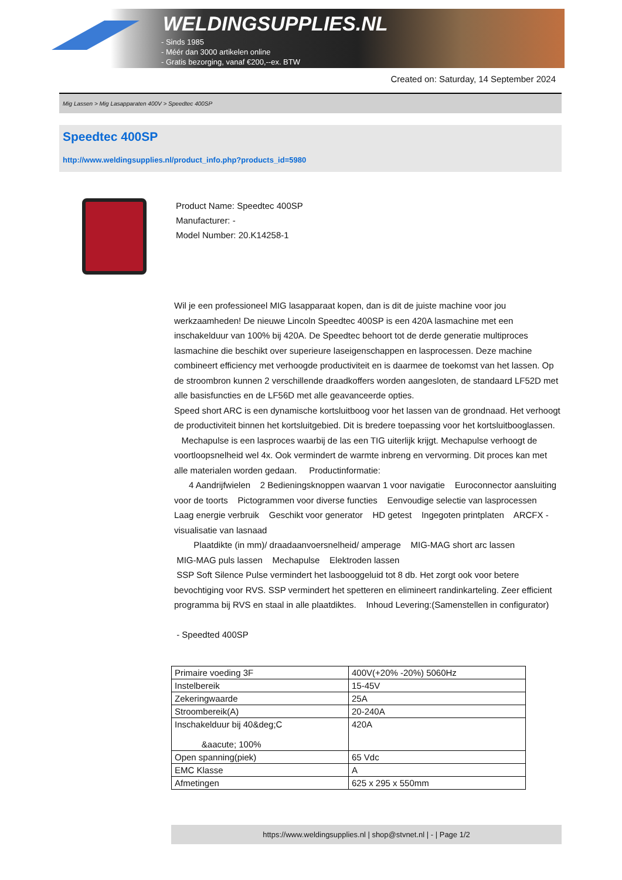WELDINGSUPPLIES.NL
- Sinds 1985
- Méér dan 3000 artikelen online
- Gratis bezorging, vanaf €200,--ex. BTW
Created on: Saturday, 14 September 2024
Mig Lassen > Mig Lasapparaten 400V > Speedtec 400SP
Speedtec 400SP
http://www.weldingsupplies.nl/product_info.php?products_id=5980
Product Name: Speedtec 400SP
Manufacturer: -
Model Number: 20.K14258-1
Wil je een professioneel MIG lasapparaat kopen, dan is dit de juiste machine voor jou werkzaamheden! De nieuwe Lincoln Speedtec 400SP is een 420A lasmachine met een inschakelduur van 100% bij 420A. De Speedtec behoort tot de derde generatie multiproces lasmachine die beschikt over superieure laseigenschappen en lasprocessen. Deze machine combineert efficiency met verhoogde productiviteit en is daarmee de toekomst van het lassen. Op de stroombron kunnen 2 verschillende draadkoffers worden aangesloten, de standaard LF52D met alle basisfuncties en de LF56D met alle geavanceerde opties.
Speed short ARC is een dynamische kortsluitboog voor het lassen van de grondnaad. Het verhoogt de productiviteit binnen het kortsluitgebied. Dit is bredere toepassing voor het kortsluitbooglassen.
Mechapulse is een lasproces waarbij de las een TIG uiterlijk krijgt. Mechapulse verhoogt de voortloopsnelheid wel 4x. Ook vermindert de warmte inbreng en vervorming. Dit proces kan met alle materialen worden gedaan. Productinformatie:
4 Aandrijfwielen 2 Bedieningsknoppen waarvan 1 voor navigatie Euroconnector aansluiting voor de toorts Pictogrammen voor diverse functies Eenvoudige selectie van lasprocessen Laag energie verbruik Geschikt voor generator HD getest Ingegoten printplaten ARCFX - visualisatie van lasnaad
Plaatdikte (in mm)/ draadaanvoersnelheid/ amperage MIG-MAG short arc lassen
MIG-MAG puls lassen Mechapulse Elektroden lassen
SSP Soft Silence Pulse vermindert het lasbooggeluid tot 8 db. Het zorgt ook voor betere bevochtiging voor RVS. SSP vermindert het spetteren en elimineert randinkarteling. Zeer efficient programma bij RVS en staal in alle plaatdiktes. Inhoud Levering:(Samenstellen in configurator)
- Speedted 400SP
| Primaire voeding 3F | 400V(+20% -20%) 5060Hz |
| Instelbereik | 15-45V |
| Zekeringwaarde | 25A |
| Stroombereik(A) | 20-240A |
| Inschakelduur bij 40&deg;C &aacute; 100% | 420A |
| Open spanning(piek) | 65 Vdc |
| EMC Klasse | A |
| Afmetingen | 625 x 295 x 550mm |
https://www.weldingsupplies.nl | shop@stvnet.nl | - | Page 1/2